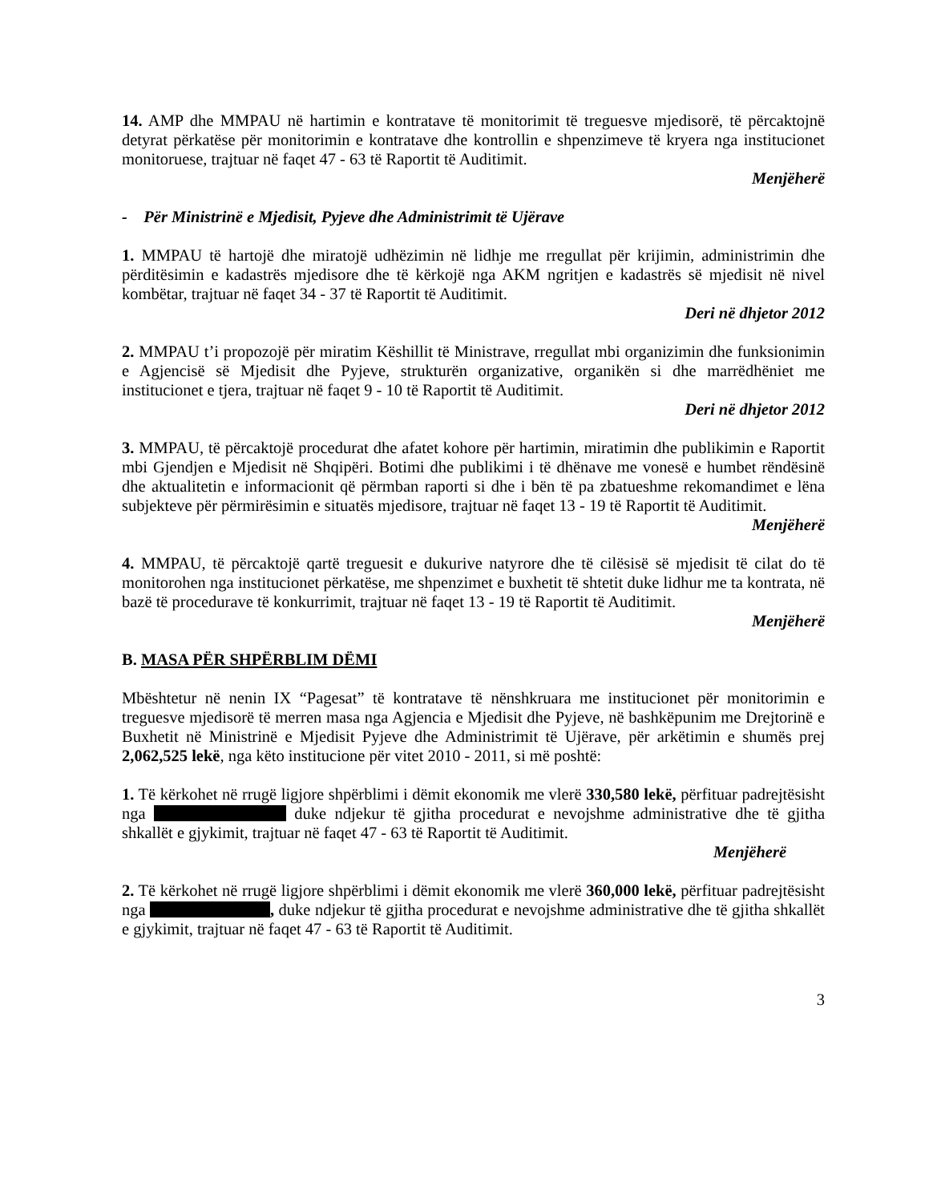14. AMP dhe MMPAU në hartimin e kontratave të monitorimit të treguesve mjedisorë, të përcaktojnë detyrat përkatëse për monitorimin e kontratave dhe kontrollin e shpenzimeve të kryera nga institucionet monitoruese, trajtuar në faqet 47 - 63 të Raportit të Auditimit.
Menjëherë
- Për Ministrinë e Mjedisit, Pyjeve dhe Administrimit të Ujërave
1. MMPAU të hartojë dhe miratojë udhëzimin në lidhje me rregullat për krijimin, administrimin dhe përditësimin e kadastrës mjedisore dhe të kërkojë nga AKM ngritjen e kadastrës së mjedisit në nivel kombëtar, trajtuar në faqet 34 - 37 të Raportit të Auditimit.
Deri në dhjetor 2012
2. MMPAU t’i propozojë për miratim Këshillit të Ministrave, rregullat mbi organizimin dhe funksionimin e Agjencisë së Mjedisit dhe Pyjeve, strukturën organizative, organikën si dhe marrëdhëniet me institucionet e tjera, trajtuar në faqet 9 - 10 të Raportit të Auditimit.
Deri në dhjetor 2012
3. MMPAU, të përcaktojë procedurat dhe afatet kohore për hartimin, miratimin dhe publikimin e Raportit mbi Gjendjen e Mjedisit në Shqipëri. Botimi dhe publikimi i të dhënave me vonesë e humbet rëndësinë dhe aktualitetin e informacionit që përmban raporti si dhe i bën të pa zbatueshme rekomandimet e lëna subjekteve për përmirësimin e situatës mjedisore, trajtuar në faqet 13 - 19 të Raportit të Auditimit.
Menjëherë
4. MMPAU, të përcaktojë qartë treguesit e dukurive natyrore dhe të cilësisë së mjedisit të cilat do të monitorohen nga institucionet përkatëse, me shpenzimet e buxhetit të shtetit duke lidhur me ta kontrata, në bazë të procedurave të konkurrimit, trajtuar në faqet 13 - 19 të Raportit të Auditimit.
Menjëherë
B. MASA PËR SHPËRBLIM DËMI
Mbështetur në nenin IX “Pagesat” të kontratave të nënshkruara me institucionet për monitorimin e treguesve mjedisorë të merren masa nga Agjencia e Mjedisit dhe Pyjeve, në bashkëpunim me Drejtorinë e Buxhetit në Ministrinë e Mjedisit Pyjeve dhe Administrimit të Ujërave, për arkëtimin e shumës prej 2,062,525 lekë, nga këto institucione për vitet 2010 - 2011, si më poshtë:
1. Të kërkohet në rrugë ligjore shpërblimi i dëmit ekonomik me vlerë 330,580 lekë, përfituar padrejtësisht nga duke ndjekur të gjitha procedurat e nevojshme administrative dhe të gjitha shkallët e gjykimit, trajtuar në faqet 47 - 63 të Raportit të Auditimit.
Menjëherë
2. Të kërkohet në rrugë ligjore shpërblimi i dëmit ekonomik me vlerë 360,000 lekë, përfituar padrejtësisht nga , duke ndjekur të gjitha procedurat e nevojshme administrative dhe të gjitha shkallët e gjykimit, trajtuar në faqet 47 - 63 të Raportit të Auditimit.
3